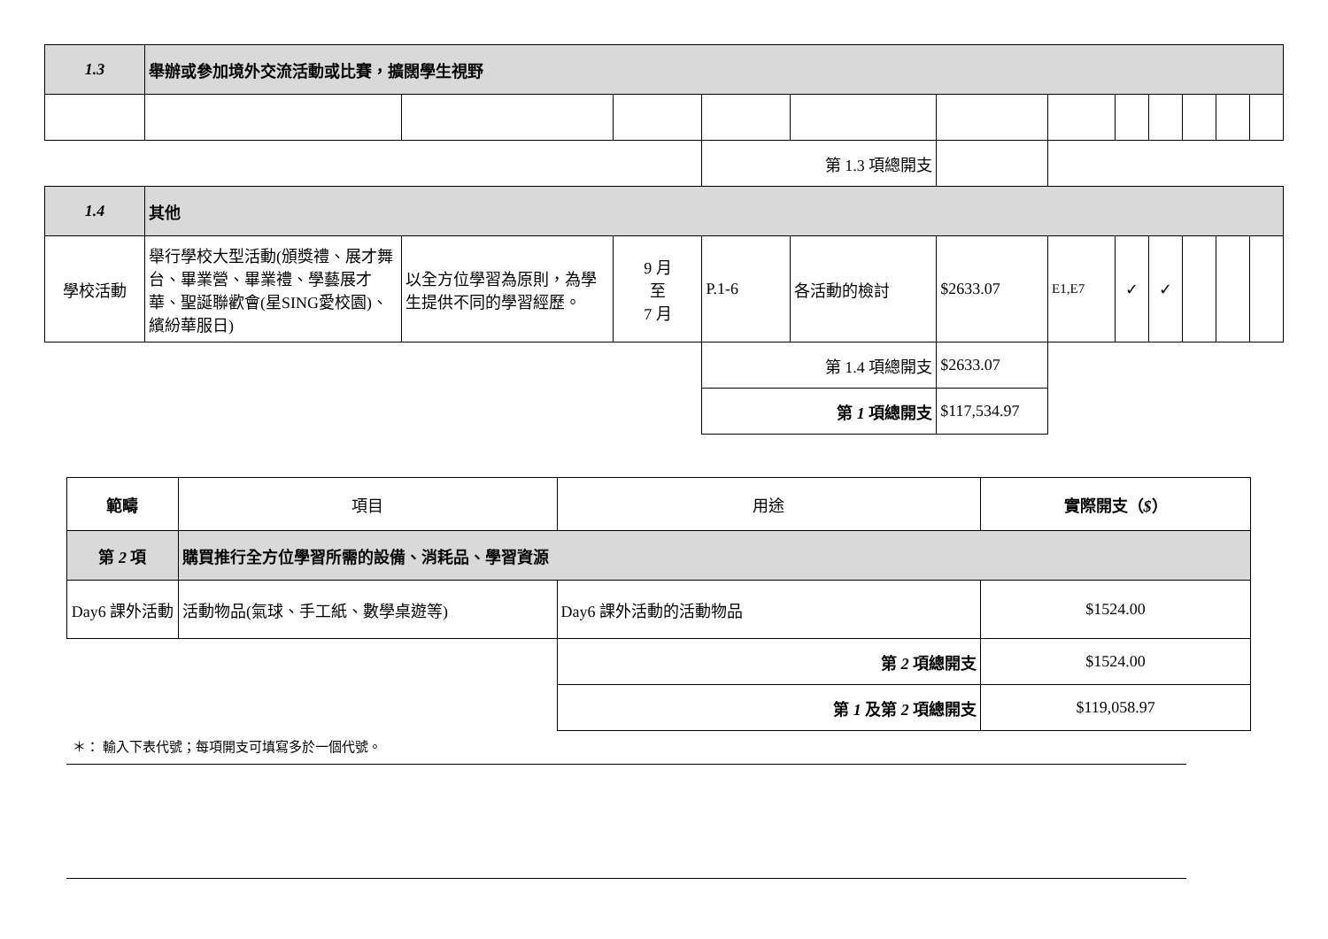| 1.3 | 舉辦或參加境外交流活動或比賽，擴闊學生視野 | | | | | | | | | | | |
| | | | | 第 1.3 項總開支 | | | | | | | | |
| 1.4 | 其他 | | | | | | | | | | | |
| 學校活動 | 舉行學校大型活動(頒獎禮、展才舞台、畢業營、畢業禮、學藝展才華、聖誕聯歡會(星SING愛校園)、繽紛華服日) | 以全方位學習為原則，為學生提供不同的學習經歷。 | 9 月 至 7 月 | P.1-6 | 各活動的檢討 | $2633.07 | E1,E7 | ✓ | ✓ | | | |
| | | | | 第 1.4 項總開支 | | $2633.07 | | | | | | |
| | | | | 第 1 項總開支 | | $117,534.97 | | | | | | |
| 範疇 | 項目 | 用途 | 實際開支（ $ ） |
| 第 2 項 | 購買推行全方位學習所需的設備、消耗品、學習資源 | | |
| Day6 課外活動 | 活動物品(氣球、手工紙、數學桌遊等) | Day6 課外活動的活動物品 | $1524.00 |
| | | 第 2 項總開支 | $1524.00 |
| | | 第 1 及第 2 項總開支 | $119,058.97 |
＊： 輸入下表代號；每項開支可填寫多於一個代號。